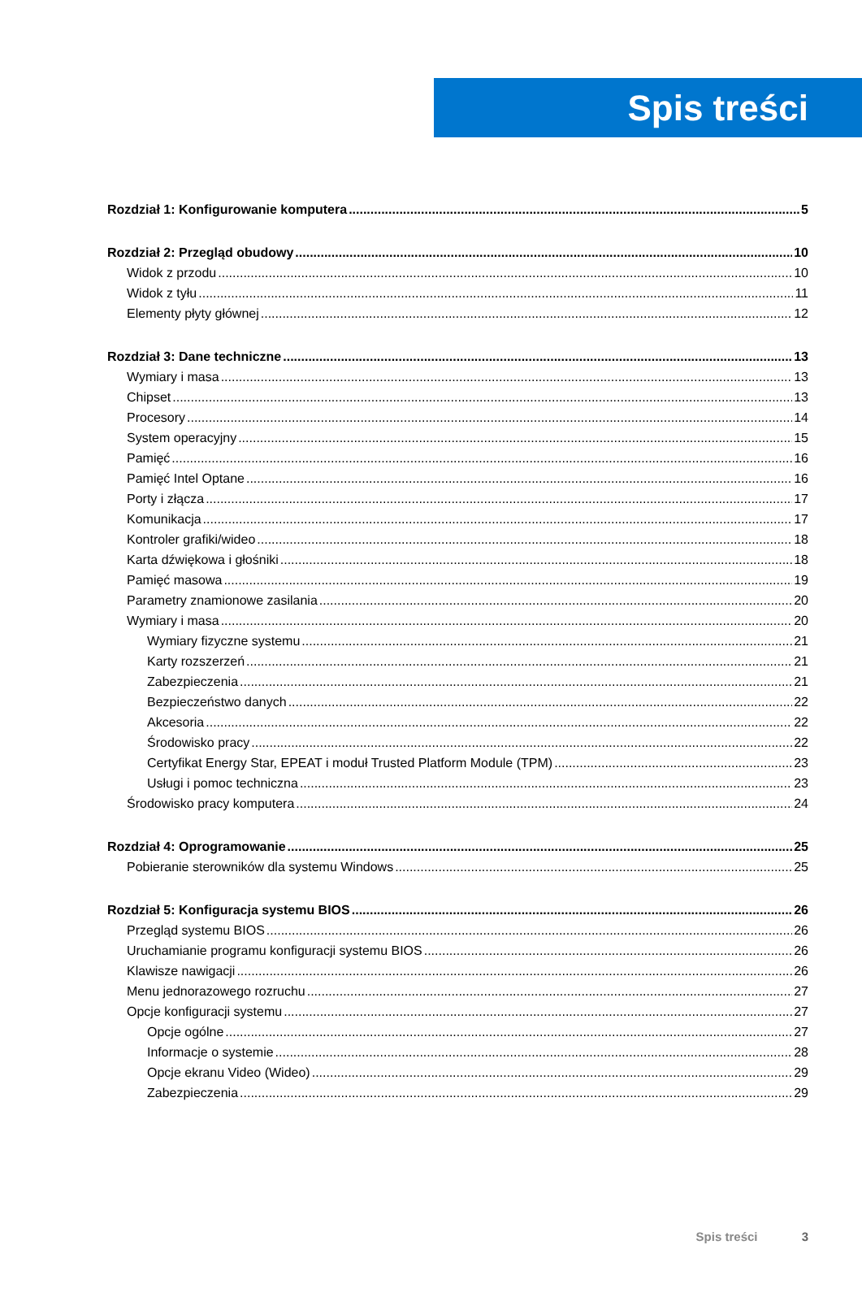Spis treści
Rozdział 1: Konfigurowanie komputera 5
Rozdział 2: Przegląd obudowy 10
Widok z przodu 10
Widok z tyłu 11
Elementy płyty głównej 12
Rozdział 3: Dane techniczne 13
Wymiary i masa 13
Chipset 13
Procesory 14
System operacyjny 15
Pamięć 16
Pamięć Intel Optane 16
Porty i złącza 17
Komunikacja 17
Kontroler grafiki/wideo 18
Karta dźwiękowa i głośniki 18
Pamięć masowa 19
Parametry znamionowe zasilania 20
Wymiary i masa 20
Wymiary fizyczne systemu 21
Karty rozszerzeń 21
Zabezpieczenia 21
Bezpieczeństwo danych 22
Akcesoria 22
Środowisko pracy 22
Certyfikat Energy Star, EPEAT i moduł Trusted Platform Module (TPM) 23
Usługi i pomoc techniczna 23
Środowisko pracy komputera 24
Rozdział 4: Oprogramowanie 25
Pobieranie sterowników dla systemu Windows 25
Rozdział 5: Konfiguracja systemu BIOS 26
Przegląd systemu BIOS 26
Uruchamianie programu konfiguracji systemu BIOS 26
Klawisze nawigacji 26
Menu jednorazowego rozruchu 27
Opcje konfiguracji systemu 27
Opcje ogólne 27
Informacje o systemie 28
Opcje ekranu Video (Wideo) 29
Zabezpieczenia 29
Spis treści 3